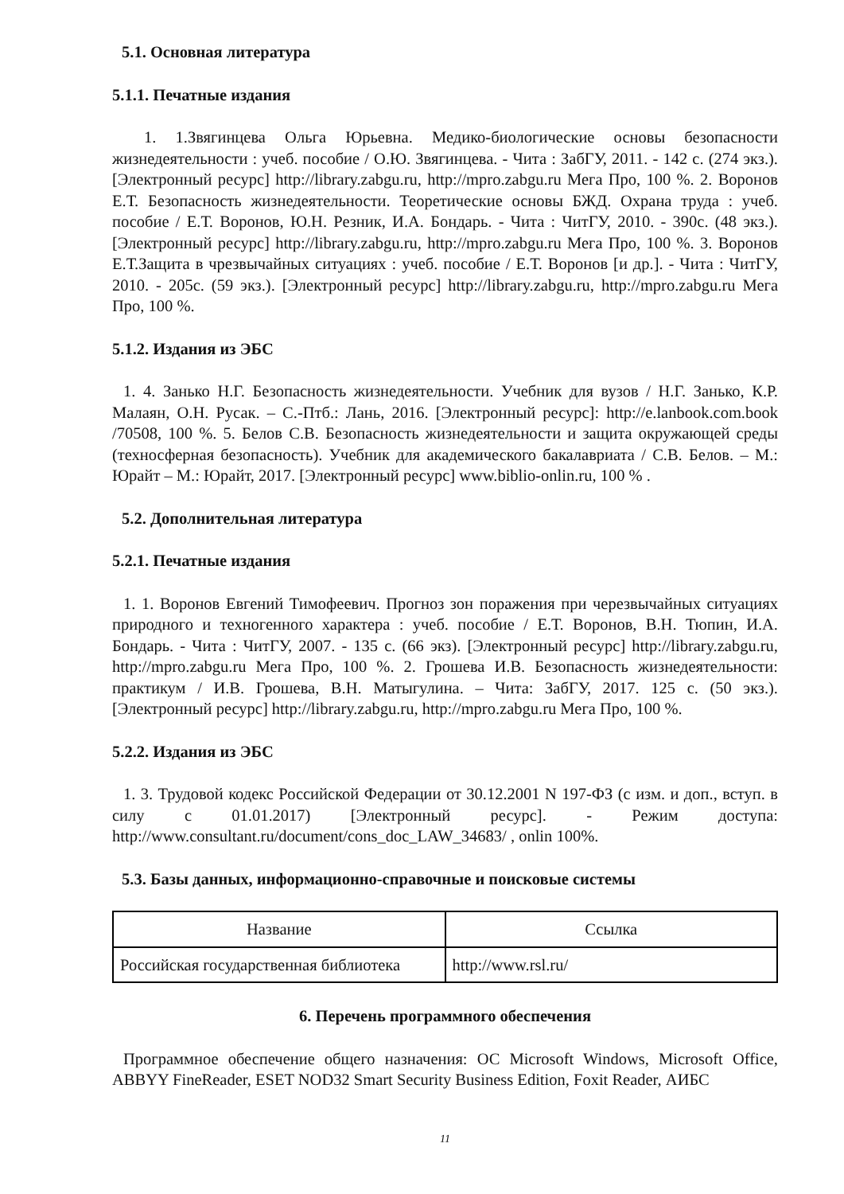5.1. Основная литература
5.1.1. Печатные издания
1. 1.Звягинцева Ольга Юрьевна. Медико-биологические основы безопасности жизнедеятельности : учеб. пособие / О.Ю. Звягинцева. - Чита : ЗабГУ, 2011. - 142 с. (274 экз.). [Электронный ресурс] http://library.zabgu.ru, http://mpro.zabgu.ru Мега Про, 100 %. 2. Воронов Е.Т. Безопасность жизнедеятельности. Теоретические основы БЖД. Охрана труда : учеб. пособие / Е.Т. Воронов, Ю.Н. Резник, И.А. Бондарь. - Чита : ЧитГУ, 2010. - 390с. (48 экз.). [Электронный ресурс] http://library.zabgu.ru, http://mpro.zabgu.ru Мега Про, 100 %. 3. Воронов Е.Т.Защита в чрезвычайных ситуациях : учеб. пособие / Е.Т. Воронов [и др.]. - Чита : ЧитГУ, 2010. - 205с. (59 экз.). [Электронный ресурс] http://library.zabgu.ru, http://mpro.zabgu.ru Мега Про, 100 %.
5.1.2. Издания из ЭБС
1. 4. Занько Н.Г. Безопасность жизнедеятельности. Учебник для вузов / Н.Г. Занько, К.Р. Малаян, О.Н. Русак. – С.-Птб.: Лань, 2016. [Электронный ресурс]: http://e.lanbook.com.book /70508, 100 %. 5. Белов С.В. Безопасность жизнедеятельности и защита окружающей среды (техносферная безопасность). Учебник для академического бакалавриата / С.В. Белов. – М.: Юрайт – М.: Юрайт, 2017. [Электронный ресурс] www.biblio-onlin.ru, 100 % .
5.2. Дополнительная литература
5.2.1. Печатные издания
1. 1. Воронов Евгений Тимофеевич. Прогноз зон поражения при черезвычайных ситуациях природного и техногенного характера : учеб. пособие / Е.Т. Воронов, В.Н. Тюпин, И.А. Бондарь. - Чита : ЧитГУ, 2007. - 135 с. (66 экз). [Электронный ресурс] http://library.zabgu.ru, http://mpro.zabgu.ru Мега Про, 100 %. 2. Грошева И.В. Безопасность жизнедеятельности: практикум / И.В. Грошева, В.Н. Матыгулина. – Чита: ЗабГУ, 2017. 125 с. (50 экз.). [Электронный ресурс] http://library.zabgu.ru, http://mpro.zabgu.ru Мега Про, 100 %.
5.2.2. Издания из ЭБС
1. 3. Трудовой кодекс Российской Федерации от 30.12.2001 N 197-ФЗ (с изм. и доп., вступ. в силу с 01.01.2017) [Электронный ресурс]. - Режим доступа: http://www.consultant.ru/document/cons_doc_LAW_34683/ , onlin 100%.
5.3. Базы данных, информационно-справочные и поисковые системы
| Название | Ссылка |
| --- | --- |
| Российская государственная библиотека | http://www.rsl.ru/ |
6. Перечень программного обеспечения
Программное обеспечение общего назначения: ОС Microsoft Windows, Microsoft Office, ABBYY FineReader, ESET NOD32 Smart Security Business Edition, Foxit Reader, АИБС
11